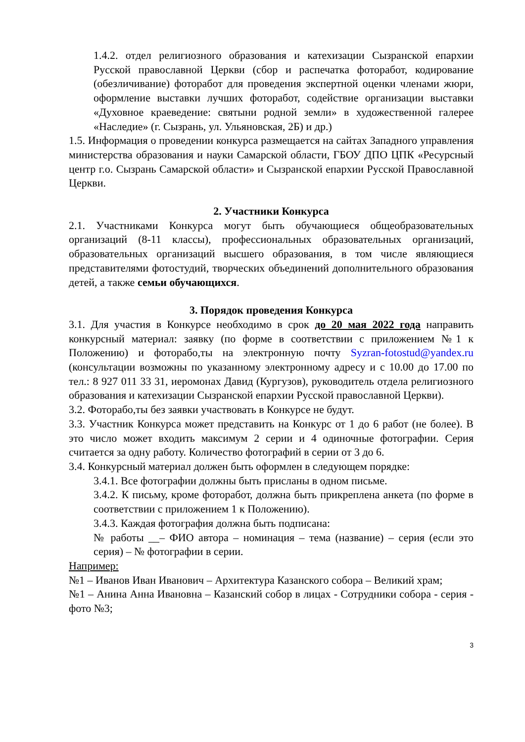1.4.2. отдел религиозного образования и катехизации Сызранской епархии Русской православной Церкви (сбор и распечатка фоторабот, кодирование (обезличивание) фоторабот для проведения экспертной оценки членами жюри, оформление выставки лучших фоторабот, содействие организации выставки «Духовное краеведение: святыни родной земли» в художественной галерее «Наследие» (г. Сызрань, ул. Ульяновская, 2Б) и др.)
1.5. Информация о проведении конкурса размещается на сайтах Западного управления министерства образования и науки Самарской области, ГБОУ ДПО ЦПК «Ресурсный центр г.о. Сызрань Самарской области» и Сызранской епархии Русской Православной Церкви.
2. Участники Конкурса
2.1. Участниками Конкурса могут быть обучающиеся общеобразовательных организаций (8-11 классы), профессиональных образовательных организаций, образовательных организаций высшего образования, в том числе являющиеся представителями фотостудий, творческих объединений дополнительного образования детей, а также семьи обучающихся.
3. Порядок проведения Конкурса
3.1. Для участия в Конкурсе необходимо в срок до 20 мая 2022 года направить конкурсный материал: заявку (по форме в соответствии с приложением №1 к Положению) и фоторабо,ты на электронную почту Syzran-fotostud@yandex.ru (консультации возможны по указанному электронному адресу и с 10.00 до 17.00 по тел.: 8 927 011 33 31, иеромонах Давид (Кургузов), руководитель отдела религиозного образования и катехизации Сызранской епархии Русской православной Церкви).
3.2. Фоторабо,ты без заявки участвовать в Конкурсе не будут.
3.3. Участник Конкурса может представить на Конкурс от 1 до 6 работ (не более). В это число может входить максимум 2 серии и 4 одиночные фотографии. Серия считается за одну работу. Количество фотографий в серии от 3 до 6.
3.4. Конкурсный материал должен быть оформлен в следующем порядке:
3.4.1. Все фотографии должны быть присланы в одном письме.
3.4.2. К письму, кроме фоторабот, должна быть прикреплена анкета (по форме в соответствии с приложением 1 к Положению).
3.4.3. Каждая фотография должна быть подписана:
№ работы __– ФИО автора – номинация – тема (название) – серия (если это серия) – № фотографии в серии.
Например:
№1 – Иванов Иван Иванович – Архитектура Казанского собора – Великий храм;
№1 – Анина Анна Ивановна – Казанский собор в лицах - Сотрудники собора - серия - фото №3;
3